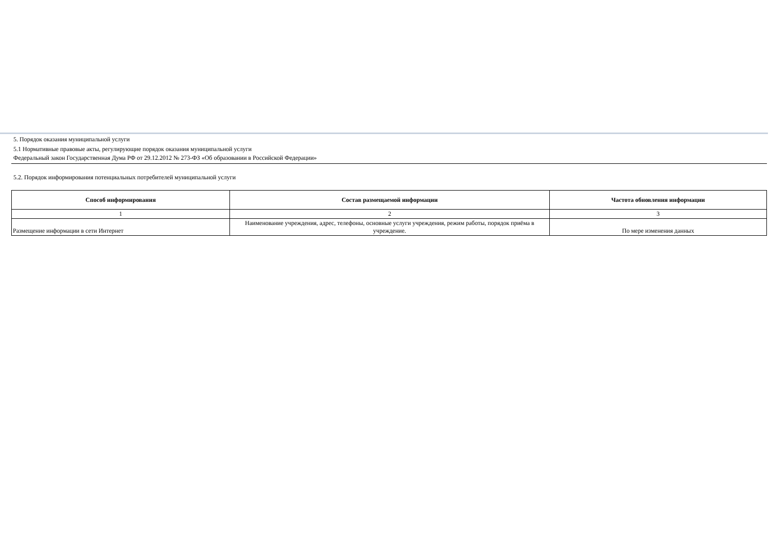5. Порядок оказания муниципальной услуги
5.1 Нормативные правовые акты, регулирующие порядок оказания муниципальной услуги
Федеральный закон Государственная Дума РФ от 29.12.2012 № 273-ФЗ «Об образовании в Российской Федерации»
5.2. Порядок информирования потенциальных потребителей муниципальной услуги
| Способ информирования | Состав размещаемой информации | Частота обновления информации |
| --- | --- | --- |
| 1 | 2 | 3 |
| Размещение информации в сети Интернет | Наименование учреждения, адрес, телефоны, основные услуги учреждения, режим работы, порядок приёма в учреждение. | По мере изменения данных |